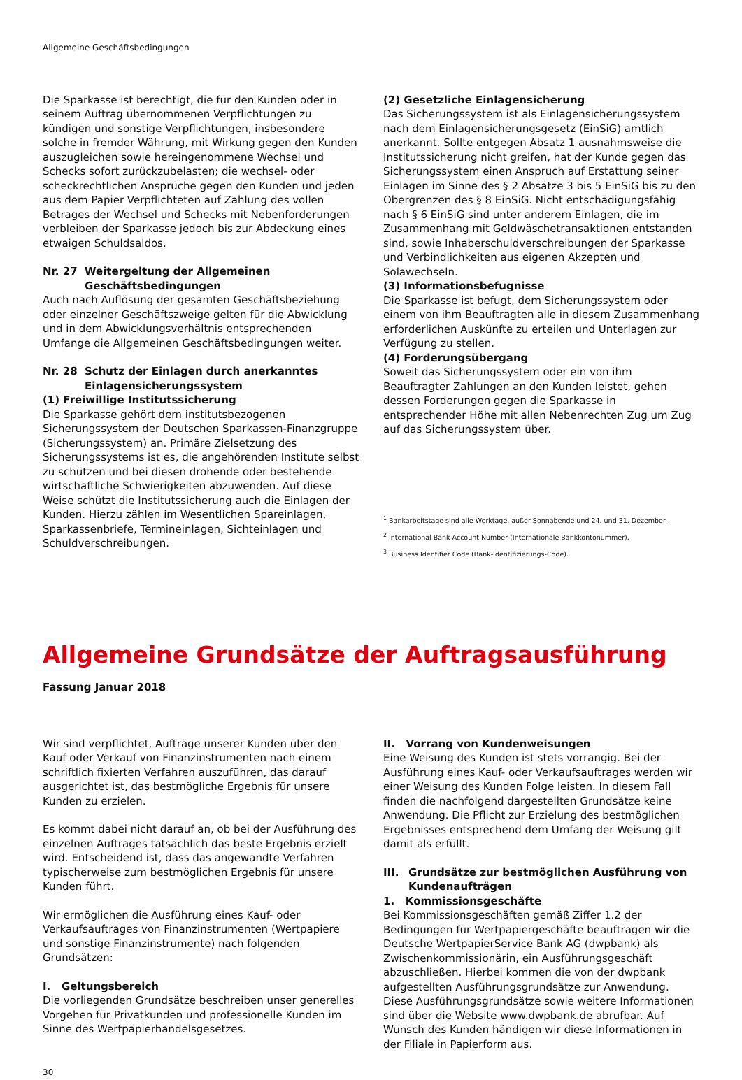Allgemeine Geschäftsbedingungen
Die Sparkasse ist berechtigt, die für den Kunden oder in seinem Auftrag übernommenen Verpflichtungen zu kündigen und sonstige Verpflichtungen, insbesondere solche in fremder Währung, mit Wirkung gegen den Kunden auszugleichen sowie hereingenommene Wechsel und Schecks sofort zurückzubelasten; die wechsel- oder scheckrechtlichen Ansprüche gegen den Kunden und jeden aus dem Papier Verpflichteten auf Zahlung des vollen Betrages der Wechsel und Schecks mit Nebenforderungen verbleiben der Sparkasse jedoch bis zur Abdeckung eines etwaigen Schuldsaldos.
Nr. 27 Weitergeltung der Allgemeinen Geschäftsbedingungen
Auch nach Auflösung der gesamten Geschäftsbeziehung oder einzelner Geschäftszweige gelten für die Abwicklung und in dem Abwicklungsverhältnis entsprechenden Umfange die Allgemeinen Geschäftsbedingungen weiter.
Nr. 28 Schutz der Einlagen durch anerkanntes Einlagensicherungssystem
(1) Freiwillige Institutssicherung
Die Sparkasse gehört dem institutsbezogenen Sicherungssystem der Deutschen Sparkassen-Finanzgruppe (Sicherungssystem) an. Primäre Zielsetzung des Sicherungssystems ist es, die angehörenden Institute selbst zu schützen und bei diesen drohende oder bestehende wirtschaftliche Schwierigkeiten abzuwenden. Auf diese Weise schützt die Institutssicherung auch die Einlagen der Kunden. Hierzu zählen im Wesentlichen Spareinlagen, Sparkassenbriefe, Termineinlagen, Sichteinlagen und Schuldverschreibungen.
(2) Gesetzliche Einlagensicherung
Das Sicherungssystem ist als Einlagensicherungssystem nach dem Einlagensicherungsgesetz (EinSiG) amtlich anerkannt. Sollte entgegen Absatz 1 ausnahmsweise die Institutssicherung nicht greifen, hat der Kunde gegen das Sicherungssystem einen Anspruch auf Erstattung seiner Einlagen im Sinne des § 2 Absätze 3 bis 5 EinSiG bis zu den Obergrenzen des § 8 EinSiG. Nicht entschädigungsfähig nach § 6 EinSiG sind unter anderem Einlagen, die im Zusammenhang mit Geldwäschetransaktionen entstanden sind, sowie Inhaberschuldverschreibungen der Sparkasse und Verbindlichkeiten aus eigenen Akzepten und Solawechseln.
(3) Informationsbefugnisse
Die Sparkasse ist befugt, dem Sicherungssystem oder einem von ihm Beauftragten alle in diesem Zusammenhang erforderlichen Auskünfte zu erteilen und Unterlagen zur Verfügung zu stellen.
(4) Forderungsübergang
Soweit das Sicherungssystem oder ein von ihm Beauftragter Zahlungen an den Kunden leistet, gehen dessen Forderungen gegen die Sparkasse in entsprechender Höhe mit allen Nebenrechten Zug um Zug auf das Sicherungssystem über.
<sup>1</sup> Bankarbeitstage sind alle Werktage, außer Sonnabende und 24. und 31. Dezember.
<sup>2</sup> International Bank Account Number (Internationale Bankkontonummer).
<sup>3</sup> Business Identifier Code (Bank-Identifizierungs-Code).
Allgemeine Grundsätze der Auftragsausführung
Fassung Januar 2018
Wir sind verpflichtet, Aufträge unserer Kunden über den Kauf oder Verkauf von Finanzinstrumenten nach einem schriftlich fixierten Verfahren auszuführen, das darauf ausgerichtet ist, das bestmögliche Ergebnis für unsere Kunden zu erzielen.
Es kommt dabei nicht darauf an, ob bei der Ausführung des einzelnen Auftrages tatsächlich das beste Ergebnis erzielt wird. Entscheidend ist, dass das angewandte Verfahren typischerweise zum bestmöglichen Ergebnis für unsere Kunden führt.
Wir ermöglichen die Ausführung eines Kauf- oder Verkaufsauftrages von Finanzinstrumenten (Wertpapiere und sonstige Finanzinstrumente) nach folgenden Grundsätzen:
I. Geltungsbereich
Die vorliegenden Grundsätze beschreiben unser generelles Vorgehen für Privatkunden und professionelle Kunden im Sinne des Wertpapierhandelsgesetzes.
II. Vorrang von Kundenweisungen
Eine Weisung des Kunden ist stets vorrangig. Bei der Ausführung eines Kauf- oder Verkaufsauftrages werden wir einer Weisung des Kunden Folge leisten. In diesem Fall finden die nachfolgend dargestellten Grundsätze keine Anwendung. Die Pflicht zur Erzielung des bestmöglichen Ergebnisses entsprechend dem Umfang der Weisung gilt damit als erfüllt.
III. Grundsätze zur bestmöglichen Ausführung von Kundenaufträgen
1. Kommissionsgeschäfte
Bei Kommissionsgeschäften gemäß Ziffer 1.2 der Bedingungen für Wertpapiergeschäfte beauftragen wir die Deutsche WertpapierService Bank AG (dwpbank) als Zwischenkommissionärin, ein Ausführungsgeschäft abzuschließen. Hierbei kommen die von der dwpbank aufgestellten Ausführungsgrundsätze zur Anwendung. Diese Ausführungsgrundsätze sowie weitere Informationen sind über die Website www.dwpbank.de abrufbar. Auf Wunsch des Kunden händigen wir diese Informationen in der Filiale in Papierform aus.
30